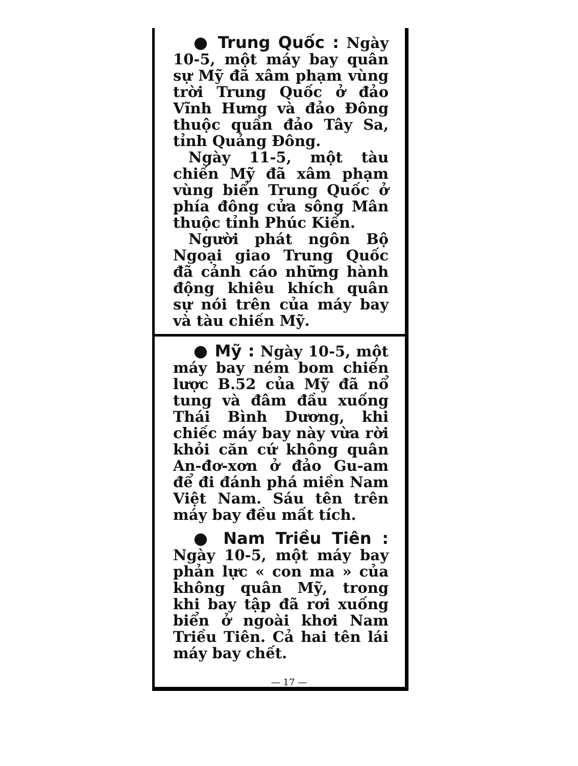● Trung Quốc :
Ngày 10-5, một máy bay quân sự Mỹ đã xâm phạm vùng trời Trung Quốc ở đảo Vĩnh Hưng và đảo Đông thuộc quần đảo Tây Sa, tỉnh Quảng Đông.
Ngày 11-5, một tàu chiến Mỹ đã xâm phạm vùng biển Trung Quốc ở phía đông cửa sông Mân thuộc tỉnh Phúc Kiến.
Người phát ngôn Bộ Ngoại giao Trung Quốc đã cảnh cáo những hành động khiêu khích quân sự nói trên của máy bay và tàu chiến Mỹ.
● Mỹ :
Ngày 10-5, một máy bay ném bom chiến lược B.52 của Mỹ đã nổ tung và đâm đầu xuống Thái Bình Dương, khi chiếc máy bay này vừa rời khỏi căn cứ không quân An-đơ-xơn ở đảo Gu-am để đi đánh phá miền Nam Việt Nam. Sáu tên trên máy bay đều mất tích.
● Nam Triều Tiên :
Ngày 10-5, một máy bay phản lực « con ma » của không quân Mỹ, trong khi bay tập đã rơi xuống biển ở ngoài khơi Nam Triều Tiên. Cả hai tên lái máy bay chết.
— 17 —